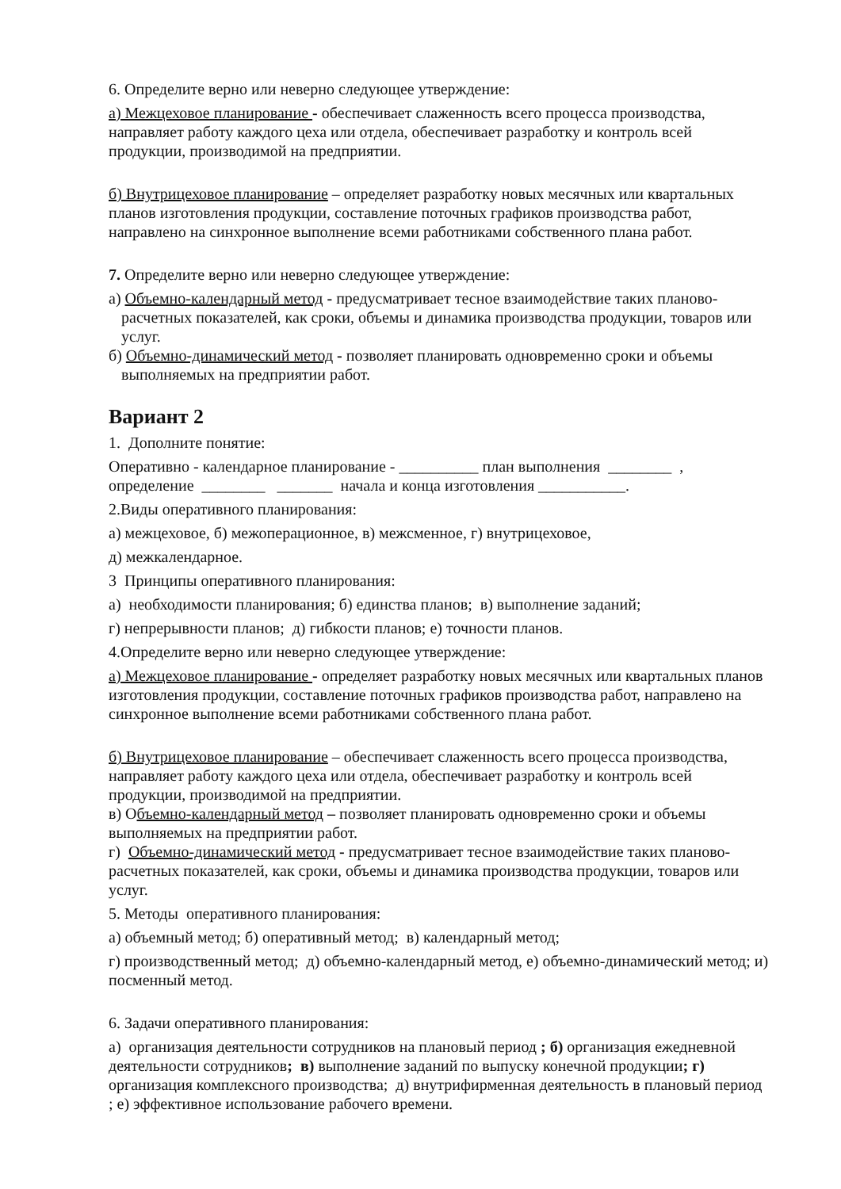6. Определите верно или неверно следующее утверждение:
а) Межцеховое планирование - обеспечивает слаженность всего процесса производства, направляет работу каждого цеха или отдела, обеспечивает разработку и контроль всей продукции, производимой на предприятии.
б) Внутрицеховое планирование – определяет разработку новых месячных или квартальных планов изготовления продукции, составление поточных графиков производства работ, направлено на синхронное выполнение всеми работниками собственного плана работ.
7. Определите верно или неверно следующее утверждение:
а) Объемно-календарный метод - предусматривает тесное взаимодействие таких планово-расчетных показателей, как сроки, объемы и динамика производства продукции, товаров или услуг.
б) Объемно-динамический метод - позволяет планировать одновременно сроки и объемы выполняемых на предприятии работ.
Вариант 2
1. Дополните понятие:
Оперативно - календарное планирование - __________ план выполнения ________ , определение ________ _______ начала и конца изготовления ___________.
2.Виды оперативного планирования:
а) межцеховое, б) межоперационное, в) межсменное, г) внутрицеховое,
д) межкалендарное.
3 Принципы оперативного планирования:
а) необходимости планирования; б) единства планов; в) выполнение заданий;
г) непрерывности планов; д) гибкости планов; е) точности планов.
4.Определите верно или неверно следующее утверждение:
а) Межцеховое планирование - определяет разработку новых месячных или квартальных планов изготовления продукции, составление поточных графиков производства работ, направлено на синхронное выполнение всеми работниками собственного плана работ.
б) Внутрицеховое планирование – обеспечивает слаженность всего процесса производства, направляет работу каждого цеха или отдела, обеспечивает разработку и контроль всей продукции, производимой на предприятии.
в) Объемно-календарный метод – позволяет планировать одновременно сроки и объемы выполняемых на предприятии работ.
г) Объемно-динамический метод - предусматривает тесное взаимодействие таких планово-расчетных показателей, как сроки, объемы и динамика производства продукции, товаров или услуг.
5. Методы оперативного планирования:
а) объемный метод; б) оперативный метод; в) календарный метод;
г) производственный метод; д) объемно-календарный метод, е) объемно-динамический метод; и) посменный метод.
6. Задачи оперативного планирования:
а) организация деятельности сотрудников на плановый период ; б) организация ежедневной деятельности сотрудников; в) выполнение заданий по выпуску конечной продукции; г) организация комплексного производства; д) внутрифирменная деятельность в плановый период ; е) эффективное использование рабочего времени.